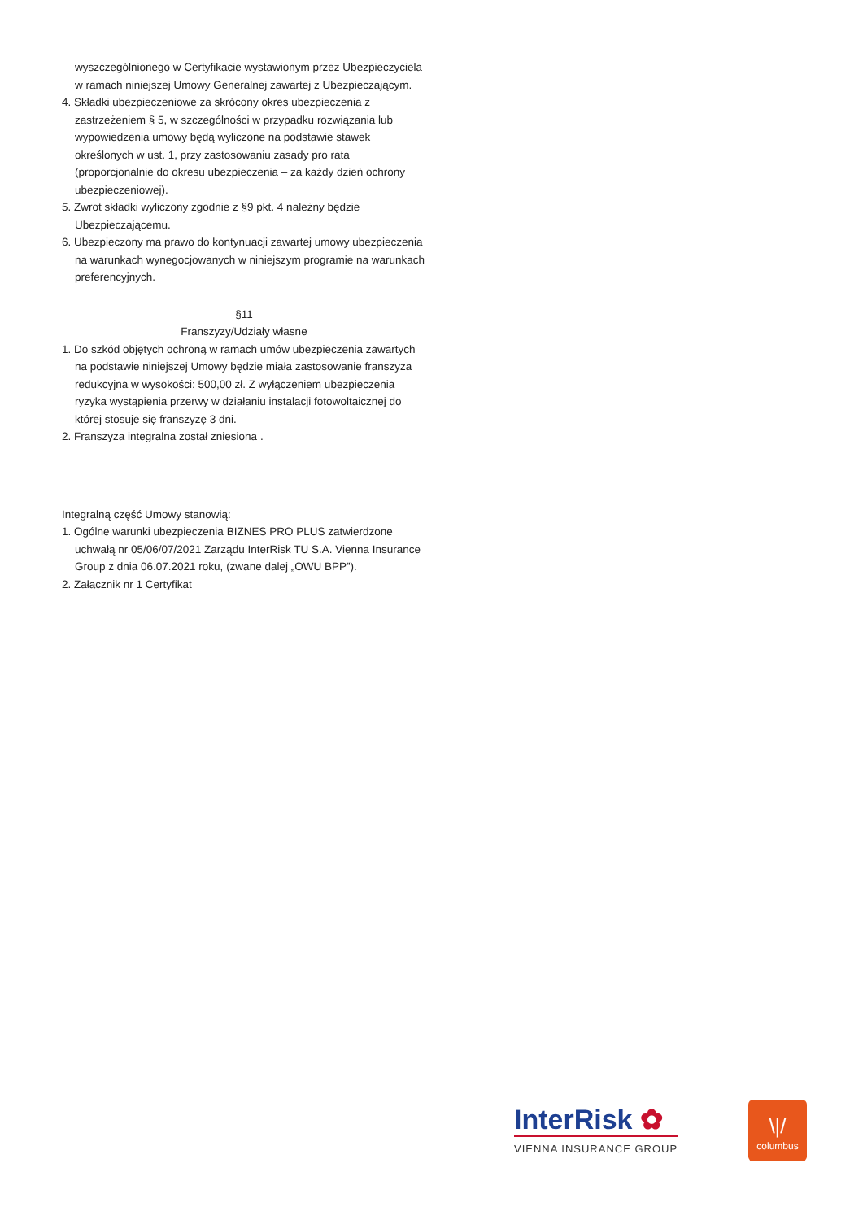wyszczególnionego w Certyfikacie wystawionym przez Ubezpieczyciela w ramach niniejszej Umowy Generalnej zawartej z Ubezpieczającym.
4. Składki ubezpieczeniowe za skrócony okres ubezpieczenia z zastrzeżeniem § 5, w szczególności w przypadku rozwiązania lub wypowiedzenia umowy będą wyliczone na podstawie stawek określonych w ust. 1, przy zastosowaniu zasady pro rata (proporcjonalnie do okresu ubezpieczenia – za każdy dzień ochrony ubezpieczeniowej).
5. Zwrot składki wyliczony zgodnie z §9 pkt. 4 należny będzie Ubezpieczającemu.
6. Ubezpieczony ma prawo do kontynuacji zawartej umowy ubezpieczenia na warunkach wynegocjowanych w niniejszym programie na warunkach preferencyjnych.
§11
Franszyzy/Udziały własne
1. Do szkód objętych ochroną w ramach umów ubezpieczenia zawartych na podstawie niniejszej Umowy będzie miała zastosowanie franszyza redukcyjna w wysokości: 500,00 zł. Z wyłączeniem ubezpieczenia ryzyka wystąpienia przerwy w działaniu instalacji fotowoltaicznej do której stosuje się franszyzę 3 dni.
2. Franszyza integralna został zniesiona .
Integralną część Umowy stanowią:
1. Ogólne warunki ubezpieczenia BIZNES PRO PLUS zatwierdzone uchwałą nr 05/06/07/2021 Zarządu InterRisk TU S.A. Vienna Insurance Group z dnia 06.07.2021 roku, (zwane dalej „OWU BPP”).
2. Załącznik nr 1 Certyfikat
InterRisk ✿
VIENNA INSURANCE GROUP
\|/
columbus